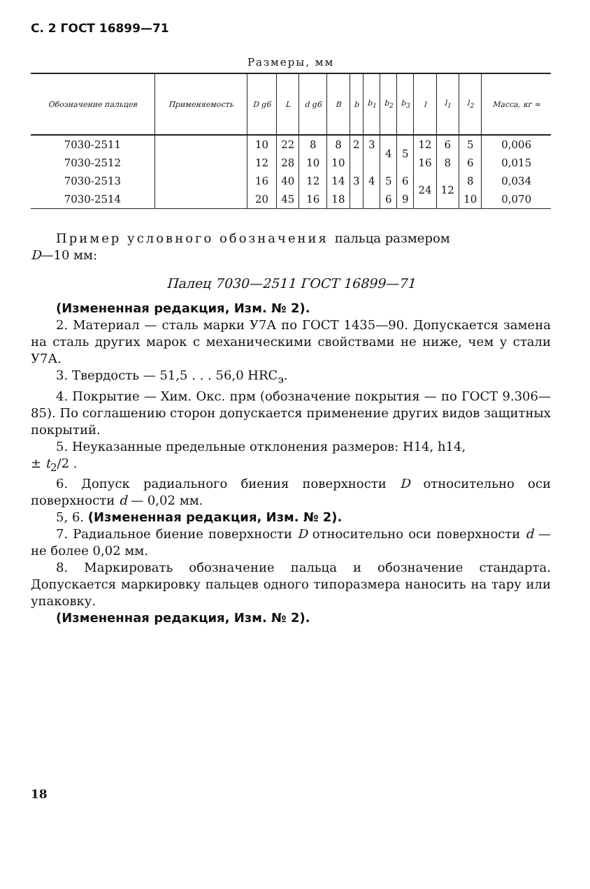С. 2 ГОСТ 16899—71
Размеры, мм
| Обозначение пальцев | Применяемость | D g6 | L | d g6 | B | b | b<sub>1</sub> | b<sub>2</sub> | b<sub>3</sub> | l | l<sub>1</sub> | l<sub>2</sub> | Масса, кг ≈ |
| --- | --- | --- | --- | --- | --- | --- | --- | --- | --- | --- | --- | --- | --- |
| 7030-2511 | | 10 | 22 | 8 | 8 | 2 | 3 | 4 | 5 | 12 | 6 | 5 | 0,006 |
| 7030-2512 | | 12 | 28 | 10 | 10 | 3 | 4 | | | 16 | 8 | 6 | 0,015 |
| 7030-2513 | | 16 | 40 | 12 | 14 | | | 5 | 6 | 24 | 12 | 8 | 0,034 |
| 7030-2514 | | 20 | 45 | 16 | 18 | | | 6 | 9 | | | 10 | 0,070 |
Пример условного обозначения пальца размером
D—10 мм:
Палец 7030—2511 ГОСТ 16899—71
(Измененная редакция, Изм. № 2).
2. Материал — сталь марки У7А по ГОСТ 1435—90. Допускается замена на сталь других марок с механическими свойствами не ниже, чем у стали У7А.
3. Твердость — 51,5 . . . 56,0 HRC<sub>э</sub>.
4. Покрытие — Хим. Окс. прм (обозначение покрытия — по ГОСТ 9.306—85). По соглашению сторон допускается применение других видов защитных покрытий.
5. Неуказанные предельные отклонения размеров: Н14, h14,
± t<sub>2</sub>/2 .
6. Допуск радиального биения поверхности D относительно оси поверхности d — 0,02 мм.
5, 6. (Измененная редакция, Изм. № 2).
7. Радиальное биение поверхности D относительно оси поверхности d — не более 0,02 мм.
8. Маркировать обозначение пальца и обозначение стандарта. Допускается маркировку пальцев одного типоразмера наносить на тару или упаковку.
(Измененная редакция, Изм. № 2).
18